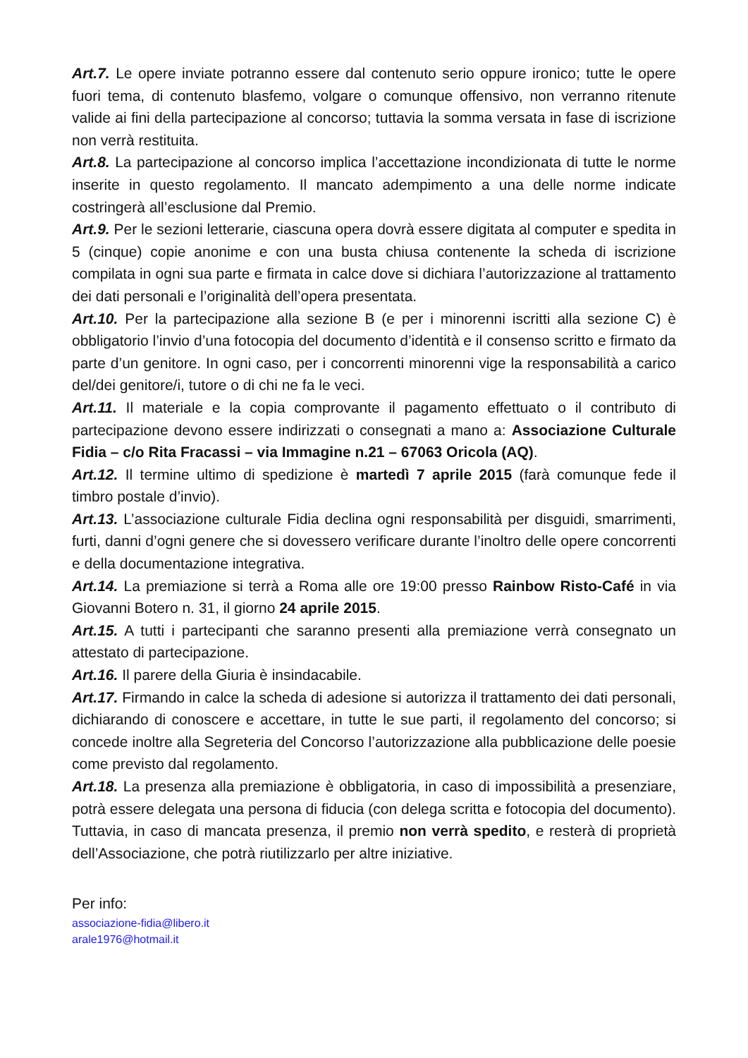Art.7. Le opere inviate potranno essere dal contenuto serio oppure ironico; tutte le opere fuori tema, di contenuto blasfemo, volgare o comunque offensivo, non verranno ritenute valide ai fini della partecipazione al concorso; tuttavia la somma versata in fase di iscrizione non verrà restituita.
Art.8. La partecipazione al concorso implica l’accettazione incondizionata di tutte le norme inserite in questo regolamento. Il mancato adempimento a una delle norme indicate costringerà all’esclusione dal Premio.
Art.9. Per le sezioni letterarie, ciascuna opera dovrà essere digitata al computer e spedita in 5 (cinque) copie anonime e con una busta chiusa contenente la scheda di iscrizione compilata in ogni sua parte e firmata in calce dove si dichiara l’autorizzazione al trattamento dei dati personali e l’originalità dell’opera presentata.
Art.10. Per la partecipazione alla sezione B (e per i minorenni iscritti alla sezione C) è obbligatorio l’invio d’una fotocopia del documento d’identità e il consenso scritto e firmato da parte d’un genitore. In ogni caso, per i concorrenti minorenni vige la responsabilità a carico del/dei genitore/i, tutore o di chi ne fa le veci.
Art.11. Il materiale e la copia comprovante il pagamento effettuato o il contributo di partecipazione devono essere indirizzati o consegnati a mano a: Associazione Culturale Fidia – c/o Rita Fracassi – via Immagine n.21 – 67063 Oricola (AQ).
Art.12. Il termine ultimo di spedizione è martedì 7 aprile 2015 (farà comunque fede il timbro postale d’invio).
Art.13. L’associazione culturale Fidia declina ogni responsabilità per disguidi, smarrimenti, furti, danni d’ogni genere che si dovessero verificare durante l’inoltro delle opere concorrenti e della documentazione integrativa.
Art.14. La premiazione si terrà a Roma alle ore 19:00 presso Rainbow Risto-Café in via Giovanni Botero n. 31, il giorno 24 aprile 2015.
Art.15. A tutti i partecipanti che saranno presenti alla premiazione verrà consegnato un attestato di partecipazione.
Art.16. Il parere della Giuria è insindacabile.
Art.17. Firmando in calce la scheda di adesione si autorizza il trattamento dei dati personali, dichiarando di conoscere e accettare, in tutte le sue parti, il regolamento del concorso; si concede inoltre alla Segreteria del Concorso l’autorizzazione alla pubblicazione delle poesie come previsto dal regolamento.
Art.18. La presenza alla premiazione è obbligatoria, in caso di impossibilità a presenziare, potrà essere delegata una persona di fiducia (con delega scritta e fotocopia del documento). Tuttavia, in caso di mancata presenza, il premio non verrà spedito, e resterà di proprietà dell’Associazione, che potrà riutilizzarlo per altre iniziative.
Per info:
associazione-fidia@libero.it
arale1976@hotmail.it